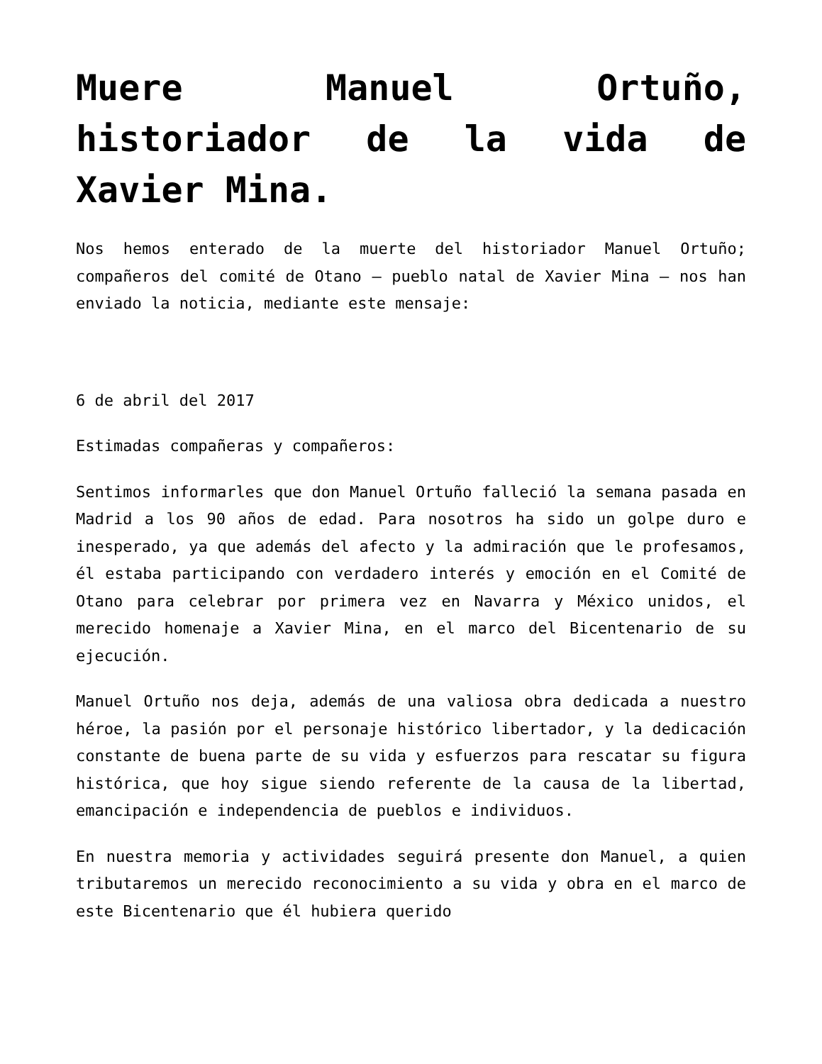Muere Manuel Ortuño, historiador de la vida de Xavier Mina.
Nos hemos enterado de la muerte del historiador Manuel Ortuño; compañeros del comité de Otano – pueblo natal de Xavier Mina – nos han enviado la noticia, mediante este mensaje:
6 de abril del 2017
Estimadas compañeras y compañeros:
Sentimos informarles que don Manuel Ortuño falleció la semana pasada en Madrid a los 90 años de edad. Para nosotros ha sido un golpe duro e inesperado, ya que además del afecto y la admiración que le profesamos, él estaba participando con verdadero interés y emoción en el Comité de Otano para celebrar por primera vez en Navarra y México unidos, el merecido homenaje a Xavier Mina, en el marco del Bicentenario de su ejecución.
Manuel Ortuño nos deja, además de una valiosa obra dedicada a nuestro héroe, la pasión por el personaje histórico libertador, y la dedicación constante de buena parte de su vida y esfuerzos para rescatar su figura histórica, que hoy sigue siendo referente de la causa de la libertad, emancipación e independencia de pueblos e individuos.
En nuestra memoria y actividades seguirá presente don Manuel, a quien tributaremos un merecido reconocimiento a su vida y obra en el marco de este Bicentenario que él hubiera querido